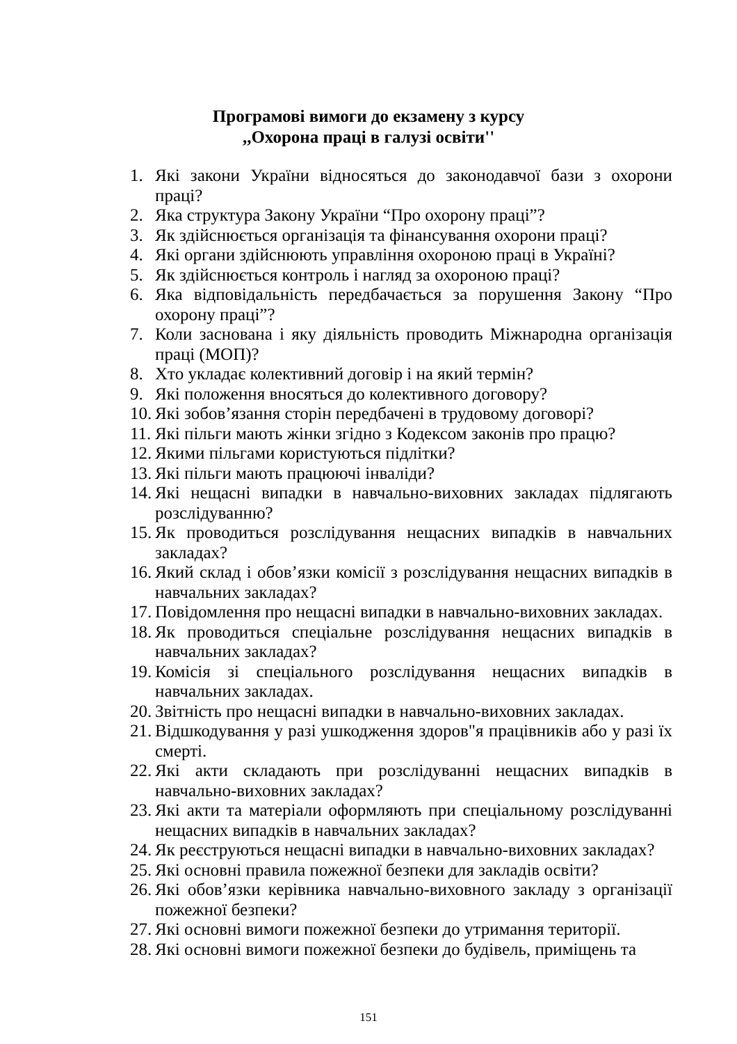Програмові вимоги до екзамену з курсу
,,Охорона праці в галузі освіти''
1. Які закони України відносяться до законодавчої бази з охорони праці?
2. Яка структура Закону України “Про охорону праці”?
3. Як здійснюється організація та фінансування охорони праці?
4. Які органи здійснюють управління охороною праці в Україні?
5. Як здійснюється контроль і нагляд за охороною праці?
6. Яка відповідальність передбачається за порушення Закону “Про охорону праці”?
7. Коли заснована і яку діяльність проводить Міжнародна організація праці (МОП)?
8. Хто укладає колективний договір і на який термін?
9. Які положення вносяться до колективного договору?
10. Які зобов’язання сторін передбачені в трудовому договорі?
11. Які пільги мають жінки згідно з Кодексом законів про працю?
12. Якими пільгами користуються підлітки?
13. Які пільги мають працюючі інваліди?
14. Які нещасні випадки в навчально-виховних закладах підлягають розслідуванню?
15. Як проводиться розслідування нещасних випадків в навчальних закладах?
16. Який склад і обов’язки комісії з розслідування нещасних випадків в навчальних закладах?
17. Повідомлення про нещасні випадки в навчально-виховних закладах.
18. Як проводиться спеціальне розслідування нещасних випадків в навчальних закладах?
19. Комісія зі спеціального розслідування нещасних випадків в навчальних закладах.
20. Звітність про нещасні випадки в навчально-виховних закладах.
21. Відшкодування у разі ушкодження здоров"я працівників або у разі їх смерті.
22. Які акти складають при розслідуванні нещасних випадків в навчально-виховних закладах?
23. Які акти та матеріали оформляють при спеціальному розслідуванні нещасних випадків в навчальних закладах?
24. Як реєструються нещасні випадки в навчально-виховних закладах?
25. Які основні правила пожежної безпеки для закладів освіти?
26. Які обов’язки керівника навчально-виховного закладу з організації пожежної безпеки?
27. Які основні вимоги пожежної безпеки до утримання території.
28. Які основні вимоги пожежної безпеки до будівель, приміщень та
151